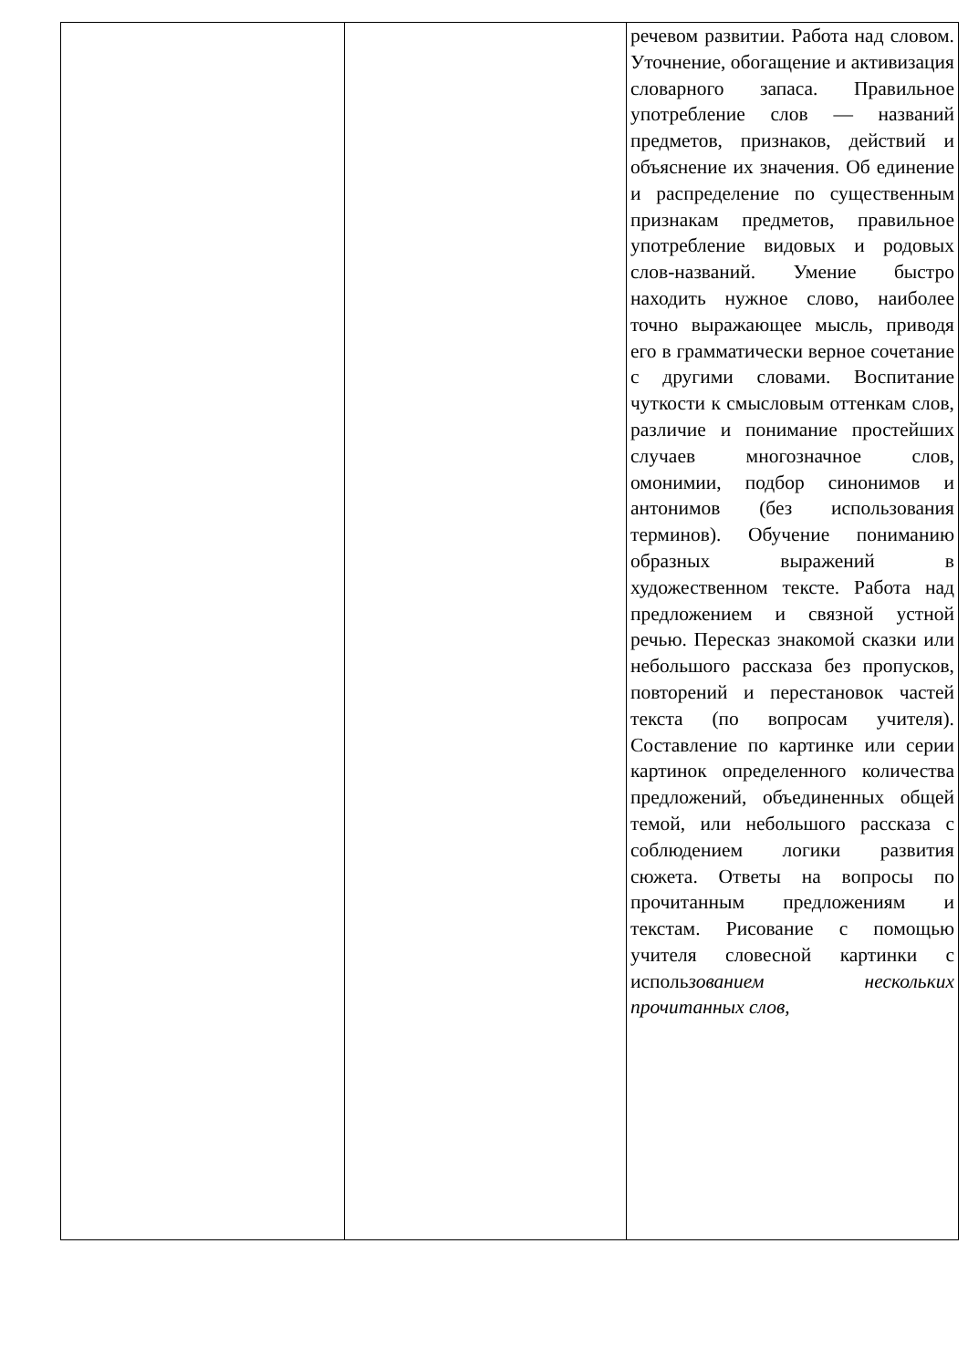| | | речевом развитии. Работа над словом. Уточнение, обогащение и активизация словарного запаса. Правильное употребление слов — названий предметов, признаков, действий и объяснение их значения. Об единение и распределение по существенным признакам предметов, правильное употребление видовых и родовых слов-названий. Умение быстро находить нужное слово, наиболее точно выражающее мысль, приводя его в грамматически верное сочетание с другими словами. Воспитание чуткости к смысловым оттенкам слов, различие и понимание простейших случаев многозначное слов, омонимии, подбор синонимов и антонимов (без использования терминов). Обучение пониманию образных выражений в художественном тексте. Работа над предложением и связной устной речью. Пересказ знакомой сказки или небольшого рассказа без пропусков, повторений и перестановок частей текста (по вопросам учителя). Составление по картинке или серии картинок определенного количества предложений, объединенных общей темой, или небольшого рассказа с соблюдением логики развития сюжета. Ответы на вопросы по прочитанным предложениям и текстам. Рисование с помощью учителя словесной картинки с исполь зованием нескольких прочитанных слов, |